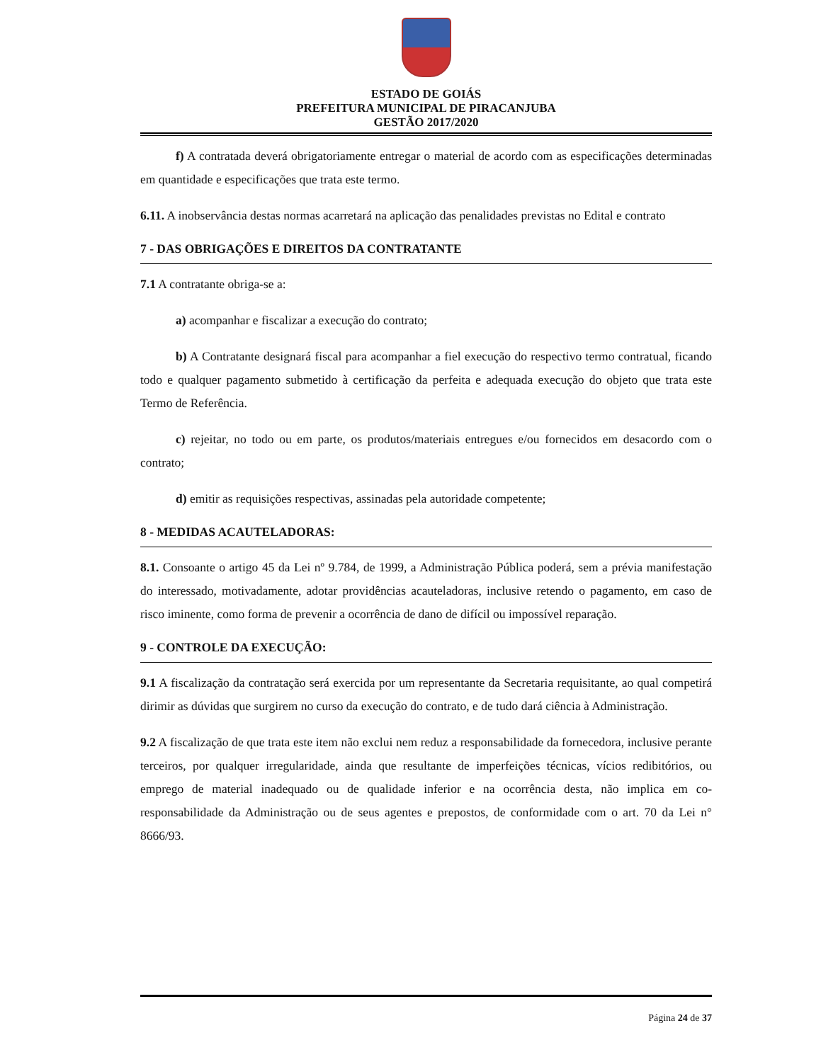ESTADO DE GOIÁS
PREFEITURA MUNICIPAL DE PIRACANJUBA
GESTÃO 2017/2020
f) A contratada deverá obrigatoriamente entregar o material de acordo com as especificações determinadas em quantidade e especificações que trata este termo.
6.11. A inobservância destas normas acarretará na aplicação das penalidades previstas no Edital e contrato
7 - DAS OBRIGAÇÕES E DIREITOS DA CONTRATANTE
7.1 A contratante obriga-se a:
a) acompanhar e fiscalizar a execução do contrato;
b) A Contratante designará fiscal para acompanhar a fiel execução do respectivo termo contratual, ficando todo e qualquer pagamento submetido à certificação da perfeita e adequada execução do objeto que trata este Termo de Referência.
c) rejeitar, no todo ou em parte, os produtos/materiais entregues e/ou fornecidos em desacordo com o contrato;
d) emitir as requisições respectivas, assinadas pela autoridade competente;
8 - MEDIDAS ACAUTELADORAS:
8.1. Consoante o artigo 45 da Lei nº 9.784, de 1999, a Administração Pública poderá, sem a prévia manifestação do interessado, motivadamente, adotar providências acauteladoras, inclusive retendo o pagamento, em caso de risco iminente, como forma de prevenir a ocorrência de dano de difícil ou impossível reparação.
9 - CONTROLE DA EXECUÇÃO:
9.1 A fiscalização da contratação será exercida por um representante da Secretaria requisitante, ao qual competirá dirimir as dúvidas que surgirem no curso da execução do contrato, e de tudo dará ciência à Administração.
9.2 A fiscalização de que trata este item não exclui nem reduz a responsabilidade da fornecedora, inclusive perante terceiros, por qualquer irregularidade, ainda que resultante de imperfeições técnicas, vícios redibitórios, ou emprego de material inadequado ou de qualidade inferior e na ocorrência desta, não implica em co-responsabilidade da Administração ou de seus agentes e prepostos, de conformidade com o art. 70 da Lei n° 8666/93.
Página 24 de 37